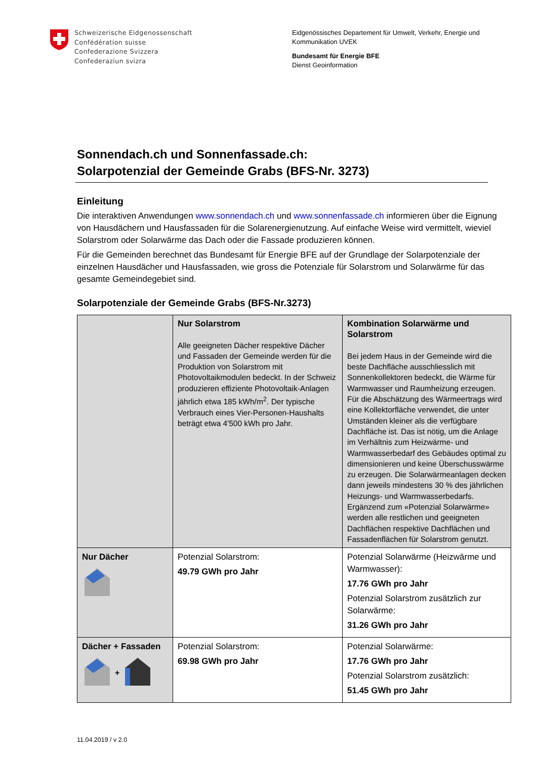Schweizerische Eidgenossenschaft
Confédération suisse
Confederazione Svizzera
Confederaziun svizra
Eidgenössisches Departement für Umwelt, Verkehr, Energie und
Kommunikation UVEK
Bundesamt für Energie BFE
Dienst Geoinformation
Sonnendach.ch und Sonnenfassade.ch:
Solarpotenzial der Gemeinde Grabs (BFS-Nr. 3273)
Einleitung
Die interaktiven Anwendungen www.sonnendach.ch und www.sonnenfassade.ch informieren über die Eignung von Hausdächern und Hausfassaden für die Solarenergienutzung. Auf einfache Weise wird vermittelt, wieviel Solarstrom oder Solarwärme das Dach oder die Fassade produzieren können.
Für die Gemeinden berechnet das Bundesamt für Energie BFE auf der Grundlage der Solarpotenziale der einzelnen Hausdächer und Hausfassaden, wie gross die Potenziale für Solarstrom und Solarwärme für das gesamte Gemeindegebiet sind.
Solarpotenziale der Gemeinde Grabs (BFS-Nr.3273)
| | Nur Solarstrom Alle geeigneten Dächer respektive Dächer und Fassaden der Gemeinde werden für die Produktion von Solarstrom mit Photovoltaikmodulen bedeckt. In der Schweiz produzieren effiziente Photovoltaik-Anlagen jährlich etwa 185 kWh/m<sup>2</sup>. Der typische Verbrauch eines Vier-Personen-Haushalts beträgt etwa 4'500 kWh pro Jahr. | Kombination Solarwärme und Solarstrom Bei jedem Haus in der Gemeinde wird die beste Dachfläche ausschliesslich mit Sonnenkollektoren bedeckt, die Wärme für Warmwasser und Raumheizung erzeugen. Für die Abschätzung des Wärmeertrags wird eine Kollektorfläche verwendet, die unter Umständen kleiner als die verfügbare Dachfläche ist. Das ist nötig, um die Anlage im Verhältnis zum Heizwärme- und Warmwasserbedarf des Gebäudes optimal zu dimensionieren und keine Überschusswärme zu erzeugen. Die Solarwärmeanlagen decken dann jeweils mindestens 30 % des jährlichen Heizungs- und Warmwasserbedarfs. Ergänzend zum «Potenzial Solarwärme» werden alle restlichen und geeigneten Dachflächen respektive Dachflächen und Fassadenflächen für Solarstrom genutzt. |
| Nur Dächer | Potenzial Solarstrom: 49.79 GWh pro Jahr | Potenzial Solarwärme (Heizwärme und Warmwasser): 17.76 GWh pro Jahr Potenzial Solarstrom zusätzlich zur Solarwärme: 31.26 GWh pro Jahr |
| Dächer + Fassaden + | Potenzial Solarstrom: 69.98 GWh pro Jahr | Potenzial Solarwärme: 17.76 GWh pro Jahr Potenzial Solarstrom zusätzlich: 51.45 GWh pro Jahr |
11.04.2019 / v 2.0